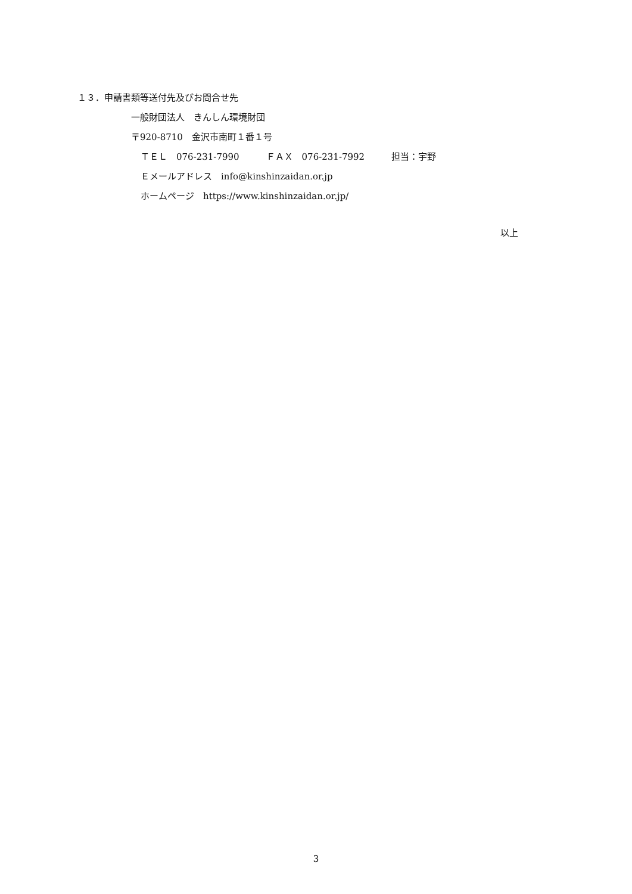１３．申請書類等送付先及びお問合せ先
一般財団法人　きんしん環境財団
〒920-8710　金沢市南町１番１号
ＴＥＬ　076-231-7990　　　ＦＡＸ　076-231-7992　　　担当：宇野
Ｅメールアドレス　info@kinshinzaidan.or.jp
ホームページ　https://www.kinshinzaidan.or.jp/
以上
3